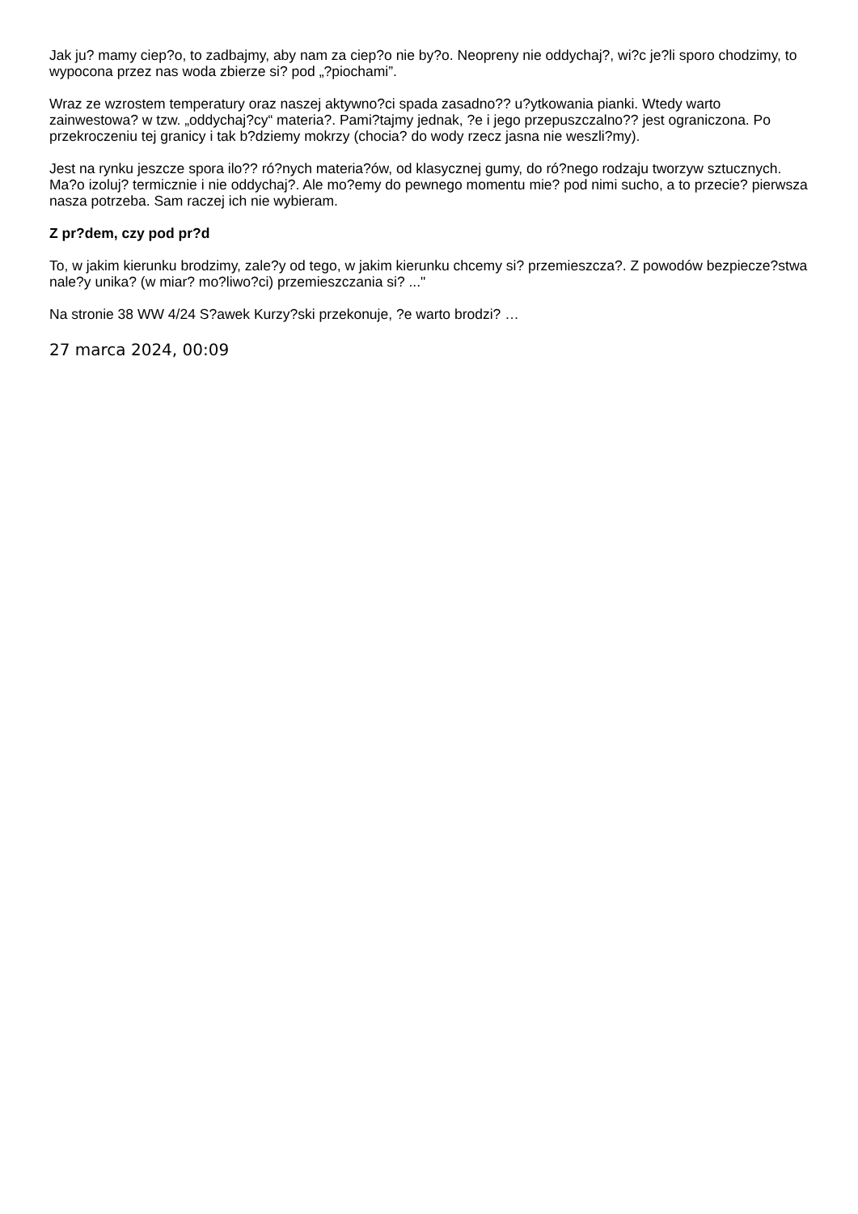Jak ju? mamy ciep?o, to zadbajmy, aby nam za ciep?o nie by?o. Neopreny nie oddychaj?, wi?c je?li sporo chodzimy, to wypocona przez nas woda zbierze si? pod „?piochami”.
Wraz ze wzrostem temperatury oraz naszej aktywno?ci spada zasadno?? u?ytkowania pianki. Wtedy warto zainwestowa? w tzw. „oddychaj?cy“ materia?. Pami?tajmy jednak, ?e i jego przepuszczalno?? jest ograniczona. Po przekroczeniu tej granicy i tak b?dziemy mokrzy (chocia? do wody rzecz jasna nie weszli?my).
Jest na rynku jeszcze spora ilo?? ró?nych materia?ów, od klasycznej gumy, do ró?nego rodzaju tworzyw sztucznych. Ma?o izoluj? termicznie i nie oddychaj?. Ale mo?emy do pewnego momentu mie? pod nimi sucho, a to przecie? pierwsza nasza potrzeba. Sam raczej ich nie wybieram.
Z pr?dem, czy pod pr?d
To, w jakim kierunku brodzimy, zale?y od tego, w jakim kierunku chcemy si? przemieszcza?. Z powodów bezpiecze?stwa nale?y unika? (w miar? mo?liwo?ci) przemieszczania si? ..."
Na stronie 38 WW 4/24 S?awek Kurzy?ski przekonuje, ?e warto brodzi? …
27 marca 2024, 00:09